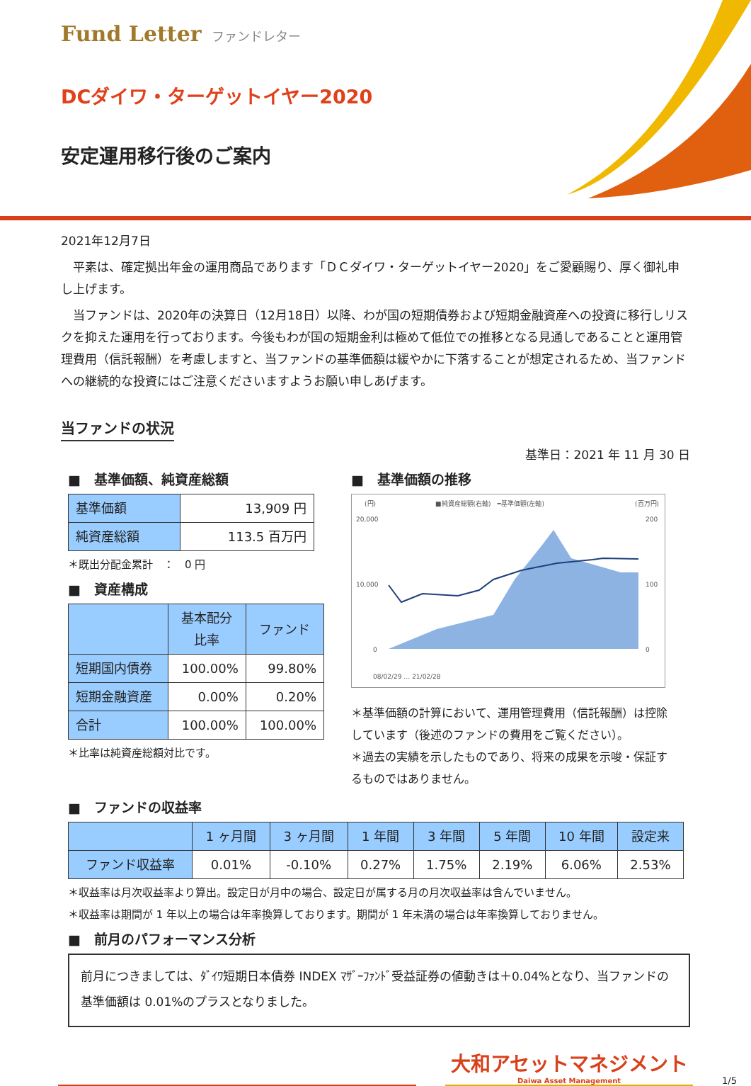Fund Letter ファンドレター
DCダイワ・ターゲットイヤー2020
安定運用移行後のご案内
2021年12月7日
　平素は、確定拠出年金の運用商品であります「ＤＣダイワ・ターゲットイヤー2020」をご愛顧賜り、厚く御礼申し上げます。
　当ファンドは、2020年の決算日（12月18日）以降、わが国の短期債券および短期金融資産への投資に移行しリスクを抑えた運用を行っております。今後もわが国の短期金利は極めて低位での推移となる見通しであることと運用管理費用（信託報酬）を考慮しますと、当ファンドの基準価額は緩やかに下落することが想定されるため、当ファンドへの継続的な投資にはご注意くださいますようお願い申しあげます。
当ファンドの状況
基準日：2021 年 11 月 30 日
■　基準価額、純資産総額
| 基準価額 | 13,909 円 |
| 純資産総額 | 113.5 百万円 |
＊既出分配金累計　：　0 円
■　資産構成
| | 基本配分 比率 | ファンド |
| --- | --- | --- |
| 短期国内債券 | 100.00% | 99.80% |
| 短期金融資産 | 0.00% | 0.20% |
| 合計 | 100.00% | 100.00% |
＊比率は純資産総額対比です。
■　基準価額の推移
(円)
(百万円)
■純資産総額(右軸)　━基準価額(左軸)
20,000
10,000
0
200
100
0
08/02/29 … 21/02/28
＊基準価額の計算において、運用管理費用（信託報酬）は控除しています（後述のファンドの費用をご覧ください）。
＊過去の実績を示したものであり、将来の成果を示唆・保証するものではありません。
■　ファンドの収益率
| | 1 ヶ月間 | 3 ヶ月間 | 1 年間 | 3 年間 | 5 年間 | 10 年間 | 設定来 |
| --- | --- | --- | --- | --- | --- | --- | --- |
| ファンド収益率 | 0.01% | -0.10% | 0.27% | 1.75% | 2.19% | 6.06% | 2.53% |
＊収益率は月次収益率より算出。設定日が月中の場合、設定日が属する月の月次収益率は含んでいません。
＊収益率は期間が 1 年以上の場合は年率換算しております。期間が 1 年未満の場合は年率換算しておりません。
■　前月のパフォーマンス分析
前月につきましては、ﾀﾞｲﾜ短期日本債券 INDEX ﾏｻﾞｰﾌｧﾝﾄﾞ受益証券の値動きは＋0.04%となり、当ファンドの基準価額は 0.01%のプラスとなりました。
大和アセットマネジメント
Daiwa Asset Management
1/5